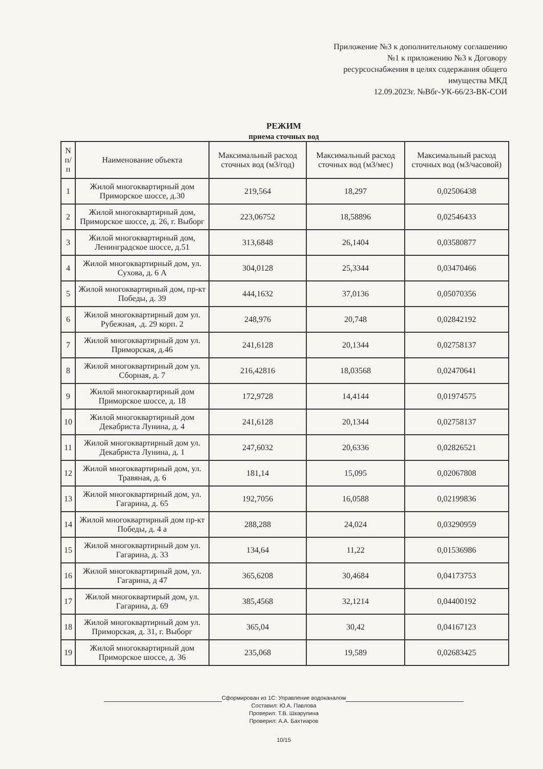Приложение №3 к дополнительному соглашению
№1 к приложению №3 к Договору
ресурсоснабжения в целях содержания общего
имущества МКД
12.09.2023г. №Вбг-УК-66/23-ВК-СОИ
РЕЖИМ
приема сточных вод
| N п/п | Наименование объекта | Максимальный расход сточных вод (м3/год) | Максимальный расход сточных вод (м3/мес) | Максимальный расход сточных вод (м3/часовой) |
| --- | --- | --- | --- | --- |
| 1 | Жилой многоквартирный дом Приморское шоссе, д.30 | 219,564 | 18,297 | 0,02506438 |
| 2 | Жилой многоквартирный дом, Приморское шоссе, д. 26, г. Выборг | 223,06752 | 18,58896 | 0,02546433 |
| 3 | Жилой многоквартирный дом, Ленинградское шоссе, д.51 | 313,6848 | 26,1404 | 0,03580877 |
| 4 | Жилой многоквартирный дом, ул. Сухова, д. 6 А | 304,0128 | 25,3344 | 0,03470466 |
| 5 | Жилой многоквартирный дом, пр-кт Победы, д. 39 | 444,1632 | 37,0136 | 0,05070356 |
| 6 | Жилой многоквартирный дом ул. Рубежная, .д. 29 корп. 2 | 248,976 | 20,748 | 0,02842192 |
| 7 | Жилой многоквартирный дом ул. Приморская, д.46 | 241,6128 | 20,1344 | 0,02758137 |
| 8 | Жилой многоквартирный дом ул. Сборная, д. 7 | 216,42816 | 18,03568 | 0,02470641 |
| 9 | Жилой многоквартирный дом Приморское шоссе, д. 18 | 172,9728 | 14,4144 | 0,01974575 |
| 10 | Жилой многоквартирный дом Декабриста Лунина, д. 4 | 241,6128 | 20,1344 | 0,02758137 |
| 11 | Жилой многоквартирный дом ул. Декабриста Лунина, д. 1 | 247,6032 | 20,6336 | 0,02826521 |
| 12 | Жилой многоквартирный дом, ул. Травяная, д. 6 | 181,14 | 15,095 | 0,02067808 |
| 13 | Жилой многоквартирный дом, ул. Гагарина, д. 65 | 192,7056 | 16,0588 | 0,02199836 |
| 14 | Жилой многоквартирный дом пр-кт Победы, д. 4 а | 288,288 | 24,024 | 0,03290959 |
| 15 | Жилой многоквартирный дом ул. Гагарина, д. 33 | 134,64 | 11,22 | 0,01536986 |
| 16 | Жилой многоквартирный дом, ул. Гагарина, д 47 | 365,6208 | 30,4684 | 0,04173753 |
| 17 | Жилой многоквартирый дом, ул. Гагарина, д. 69 | 385,4568 | 32,1214 | 0,04400192 |
| 18 | Жилой многоквартирный дом ул. Приморская, д. 31, г. Выборг | 365,04 | 30,42 | 0,04167123 |
| 19 | Жилой многоквартирный дом Приморское шоссе, д. 36 | 235,068 | 19,589 | 0,02683425 |
Сформирован из 1С: Управление водоканалом
Составил: Ю.А. Павлова
Проверил: Т.В. Шкарупина
Проверил: А.А. Бахтиаров
10/15